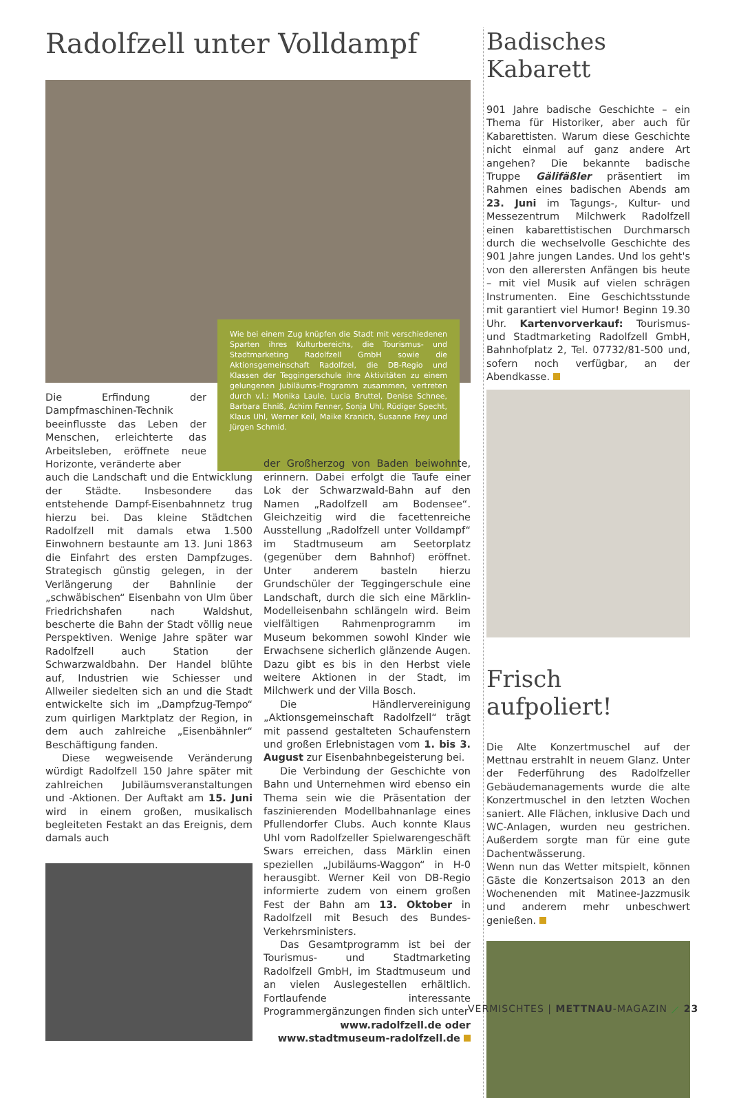Radolfzell unter Volldampf
Die Erfindung der Dampfmaschinen-Technik beeinflusste das Leben der Menschen, erleichterte das Arbeitsleben, eröffnete neue Horizonte, veränderte aber
Wie bei einem Zug knüpfen die Stadt mit verschiedenen Sparten ihres Kulturbereichs, die Tourismus- und Stadtmarketing Radolfzell GmbH sowie die Aktionsgemeinschaft Radolfzel, die DB-Regio und Klassen der Teggingerschule ihre Aktivitäten zu einem gelungenen Jubiläums-Programm zusammen, vertreten durch v.l.: Monika Laule, Lucia Bruttel, Denise Schnee, Barbara Ehniß, Achim Fenner, Sonja Uhl, Rüdiger Specht, Klaus Uhl, Werner Keil, Maike Kranich, Susanne Frey und Jürgen Schmid.
auch die Landschaft und die Entwicklung der Städte. Insbesondere das entstehende Dampf-Eisenbahnnetz trug hierzu bei. Das kleine Städtchen Radolfzell mit damals etwa 1.500 Einwohnern bestaunte am 13. Juni 1863 die Einfahrt des ersten Dampfzuges. Strategisch günstig gelegen, in der Verlängerung der Bahnlinie der „schwäbischen“ Eisenbahn von Ulm über Friedrichshafen nach Waldshut, bescherte die Bahn der Stadt völlig neue Perspektiven. Wenige Jahre später war Radolfzell auch Station der Schwarzwaldbahn. Der Handel blühte auf, Industrien wie Schiesser und Allweiler siedelten sich an und die Stadt entwickelte sich im „Dampfzug-Tempo“ zum quirligen Marktplatz der Region, in dem auch zahlreiche „Eisenbähnler“ Beschäftigung fanden.
Diese wegweisende Veränderung würdigt Radolfzell 150 Jahre später mit zahlreichen Jubiläumsveranstaltungen und -Aktionen. Der Auftakt am 15. Juni wird in einem großen, musikalisch begleiteten Festakt an das Ereignis, dem damals auch
der Großherzog von Baden beiwohnte, erinnern. Dabei erfolgt die Taufe einer Lok der Schwarzwald-Bahn auf den Namen „Radolfzell am Bodensee“. Gleichzeitig wird die facettenreiche Ausstellung „Radolfzell unter Volldampf“ im Stadtmuseum am Seetorplatz (gegenüber dem Bahnhof) eröffnet. Unter anderem basteln hierzu Grundschüler der Teggingerschule eine Landschaft, durch die sich eine Märklin-Modelleisenbahn schlängeln wird. Beim vielfältigen Rahmenprogramm im Museum bekommen sowohl Kinder wie Erwachsene sicherlich glänzende Augen. Dazu gibt es bis in den Herbst viele weitere Aktionen in der Stadt, im Milchwerk und der Villa Bosch.
Die Händlervereinigung „Aktionsgemeinschaft Radolfzell“ trägt mit passend gestalteten Schaufenstern und großen Erlebnistagen vom 1. bis 3. August zur Eisenbahnbegeisterung bei.
Die Verbindung der Geschichte von Bahn und Unternehmen wird ebenso ein Thema sein wie die Präsentation der faszinierenden Modellbahnanlage eines Pfullendorfer Clubs. Auch konnte Klaus Uhl vom Radolfzeller Spielwarengeschäft Swars erreichen, dass Märklin einen speziellen „Jubiläums-Waggon“ in H-0 herausgibt. Werner Keil von DB-Regio informierte zudem von einem großen Fest der Bahn am 13. Oktober in Radolfzell mit Besuch des Bundes-Verkehrsministers.
Das Gesamtprogramm ist bei der Tourismus- und Stadtmarketing Radolfzell GmbH, im Stadtmuseum und an vielen Auslegestellen erhältlich. Fortlaufende interessante Programmergänzungen finden sich unter
www.radolfzell.de oder
www.stadtmuseum-radolfzell.de
Badisches Kabarett
901 Jahre badische Geschichte – ein Thema für Historiker, aber auch für Kabarettisten. Warum diese Geschichte nicht einmal auf ganz andere Art angehen? Die bekannte badische Truppe Gälifäßler präsentiert im Rahmen eines badischen Abends am 23. Juni im Tagungs-, Kultur- und Messezentrum Milchwerk Radolfzell einen kabarettistischen Durchmarsch durch die wechselvolle Geschichte des 901 Jahre jungen Landes. Und los geht's von den allerersten Anfängen bis heute – mit viel Musik auf vielen schrägen Instrumenten. Eine Geschichtsstunde mit garantiert viel Humor! Beginn 19.30 Uhr. Kartenvorverkauf: Tourismus- und Stadtmarketing Radolfzell GmbH, Bahnhofplatz 2, Tel. 07732/81-500 und, sofern noch verfügbar, an der Abendkasse.
Frisch aufpoliert!
Die Alte Konzertmuschel auf der Mettnau erstrahlt in neuem Glanz. Unter der Federführung des Radolfzeller Gebäudemanagements wurde die alte Konzertmuschel in den letzten Wochen saniert. Alle Flächen, inklusive Dach und WC-Anlagen, wurden neu gestrichen. Außerdem sorgte man für eine gute Dachentwässerung.
Wenn nun das Wetter mitspielt, können Gäste die Konzertsaison 2013 an den Wochenenden mit Matinee-Jazzmusik und anderem mehr unbeschwert genießen.
VERMISCHTES | METTNAU-MAGAZIN ⟋ 23